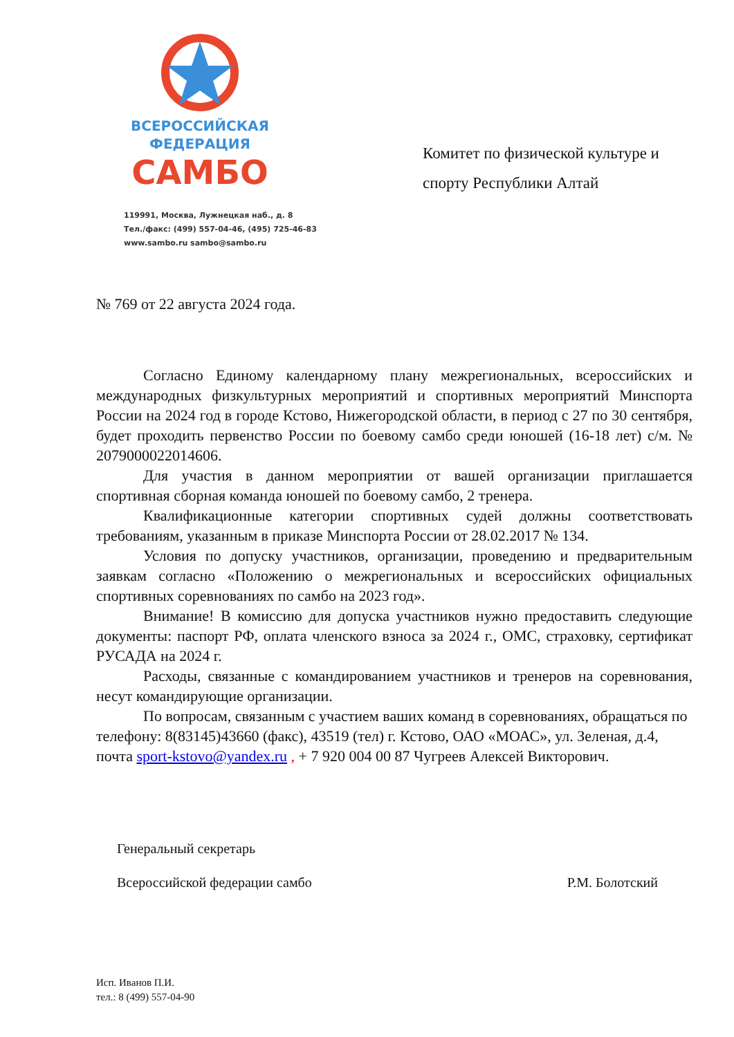ВСЕРОССИЙСКАЯ
ФЕДЕРАЦИЯ
САМБО
119991, Москва, Лужнецкая наб., д. 8
Тел./факс: (499) 557-04-46, (495) 725-46-83
www.sambo.ru sambo@sambo.ru
Комитет по физической культуре и спорту Республики Алтай
№ 769 от 22 августа 2024 года.
Согласно Единому календарному плану межрегиональных, всероссийских и международных физкультурных мероприятий и спортивных мероприятий Минспорта России на 2024 год в городе Кстово, Нижегородской области, в период с 27 по 30 сентября, будет проходить первенство России по боевому самбо среди юношей (16-18 лет) с/м. № 2079000022014606.
Для участия в данном мероприятии от вашей организации приглашается спортивная сборная команда юношей по боевому самбо, 2 тренера.
Квалификационные категории спортивных судей должны соответствовать требованиям, указанным в приказе Минспорта России от 28.02.2017 № 134.
Условия по допуску участников, организации, проведению и предварительным заявкам согласно «Положению о межрегиональных и всероссийских официальных спортивных соревнованиях по самбо на 2023 год».
Внимание! В комиссию для допуска участников нужно предоставить следующие документы: паспорт РФ, оплата членского взноса за 2024 г., ОМС, страховку, сертификат РУСАДА на 2024 г.
Расходы, связанные с командированием участников и тренеров на соревнования, несут командирующие организации.
По вопросам, связанным с участием ваших команд в соревнованиях, обращаться по телефону: 8(83145)43660 (факс), 43519 (тел) г. Кстово, ОАО «МОАС», ул. Зеленая, д.4, почта sport-kstovo@yandex.ru , + 7 920 004 00 87 Чугреев Алексей Викторович.
Генеральный секретарь
Всероссийской федерации самбо Р.М. Болотский
Исп. Иванов П.И.
тел.: 8 (499) 557-04-90